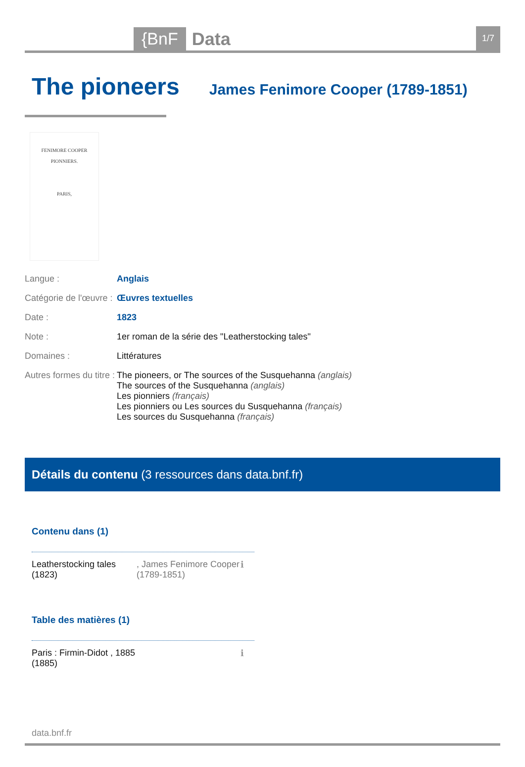{BnF Data 1/7
The pioneers
James Fenimore Cooper (1789-1851)
FENIMORE COOPER
PIONNIERS.
PARIS,
| Langue : | Anglais |
| Catégorie de l'œuvre : | Œuvres textuelles |
| Date : | 1823 |
| Note : | 1er roman de la série des "Leatherstocking tales" |
| Domaines : | Littératures |
| Autres formes du titre : | The pioneers, or The sources of the Susquehanna (anglais) The sources of the Susquehanna (anglais) Les pionniers (français) Les pionniers ou Les sources du Susquehanna (français) Les sources du Susquehanna (français) |
Détails du contenu (3 ressources dans data.bnf.fr)
Contenu dans (1)
Leatherstocking tales (1823)
, James Fenimore Cooper (1789-1851)
ℹ
Table des matières (1)
Paris : Firmin-Didot , 1885
(1885)
ℹ
data.bnf.fr